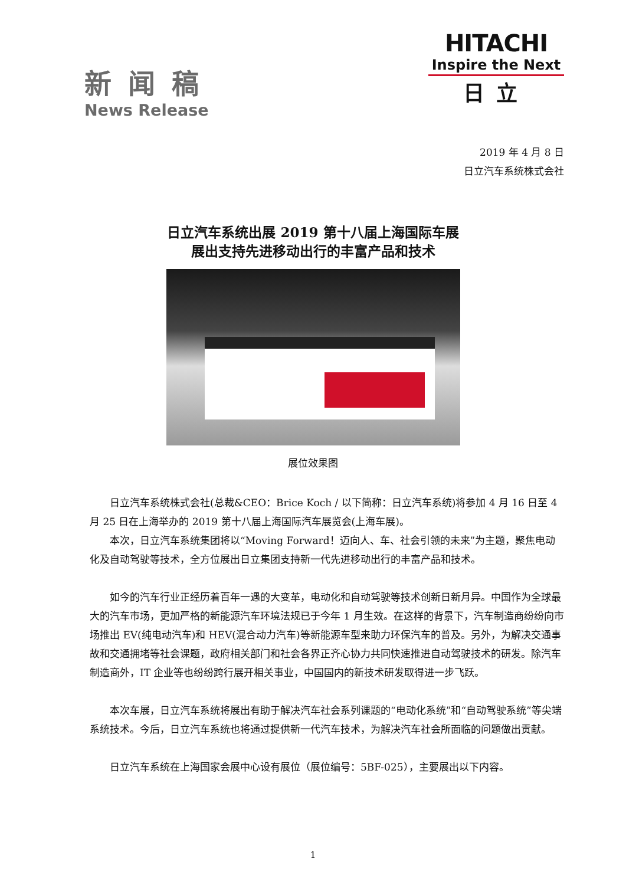新闻稿
News Release
HITACHI
Inspire the Next
日立
2019 年 4 月 8 日
日立汽车系统株式会社
日立汽车系统出展 2019 第十八届上海国际车展
展出支持先进移动出行的丰富产品和技术
展位效果图
日立汽车系统株式会社(总裁&CEO：Brice Koch / 以下简称：日立汽车系统)将参加 4 月 16 日至 4 月 25 日在上海举办的 2019 第十八届上海国际汽车展览会(上海车展)。
本次，日立汽车系统集团将以“Moving Forward！迈向人、车、社会引领的未来”为主题，聚焦电动化及自动驾驶等技术，全方位展出日立集团支持新一代先进移动出行的丰富产品和技术。
如今的汽车行业正经历着百年一遇的大变革，电动化和自动驾驶等技术创新日新月异。中国作为全球最大的汽车市场，更加严格的新能源汽车环境法规已于今年 1 月生效。在这样的背景下，汽车制造商纷纷向市场推出 EV(纯电动汽车)和 HEV(混合动力汽车)等新能源车型来助力环保汽车的普及。另外，为解决交通事故和交通拥堵等社会课题，政府相关部门和社会各界正齐心协力共同快速推进自动驾驶技术的研发。除汽车制造商外，IT 企业等也纷纷跨行展开相关事业，中国国内的新技术研发取得进一步飞跃。
本次车展，日立汽车系统将展出有助于解决汽车社会系列课题的“电动化系统”和“自动驾驶系统”等尖端系统技术。今后，日立汽车系统也将通过提供新一代汽车技术，为解决汽车社会所面临的问题做出贡献。
日立汽车系统在上海国家会展中心设有展位（展位编号：5BF-025），主要展出以下内容。
1